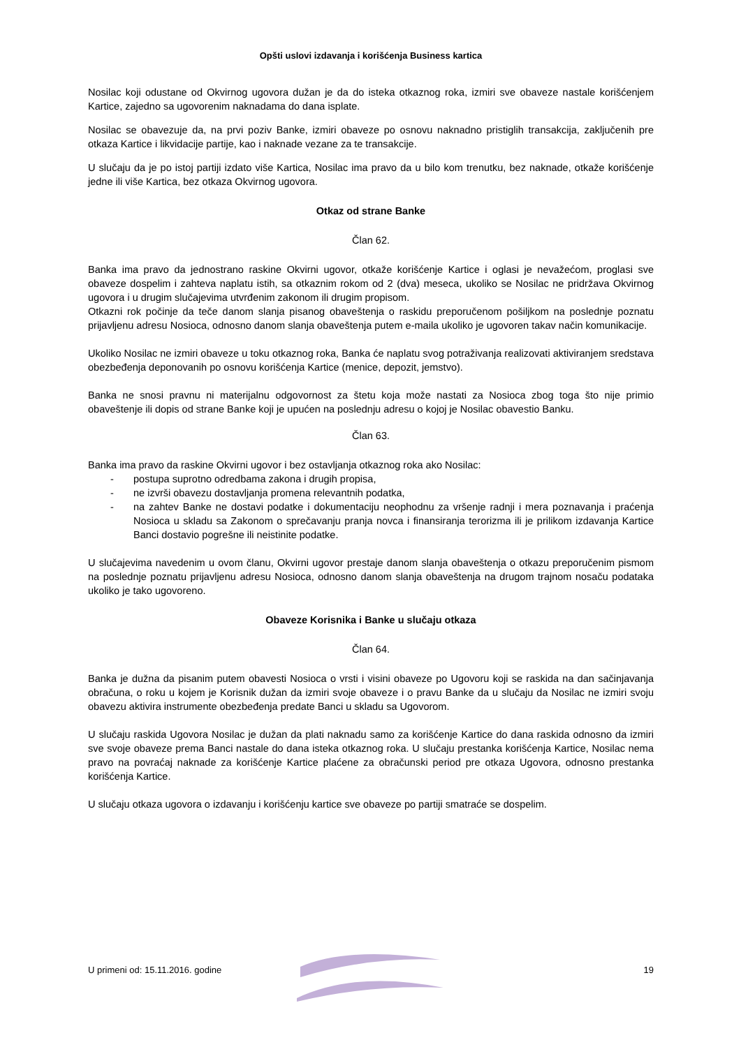Opšti uslovi izdavanja i korišćenja Business kartica
Nosilac koji odustane od Okvirnog ugovora dužan je da do isteka otkaznog roka, izmiri sve obaveze nastale korišćenjem Kartice, zajedno sa ugovorenim naknadama do dana isplate.
Nosilac se obavezuje da, na prvi poziv Banke, izmiri obaveze po osnovu naknadno pristiglih transakcija, zaključenih pre otkaza Kartice i likvidacije partije, kao i naknade vezane za te transakcije.
U slučaju da je po istoj partiji izdato više Kartica, Nosilac ima pravo da u bilo kom trenutku, bez naknade, otkaže korišćenje jedne ili više Kartica, bez otkaza Okvirnog ugovora.
Otkaz od strane Banke
Član 62.
Banka ima pravo da jednostrano raskine Okvirni ugovor, otkaže korišćenje Kartice i oglasi je nevažećom, proglasi sve obaveze dospelim i zahteva naplatu istih, sa otkaznim rokom od 2 (dva) meseca, ukoliko se Nosilac ne pridržava Okvirnog ugovora i u drugim slučajevima utvrđenim zakonom ili drugim propisom.
Otkazni rok počinje da teče danom slanja pisanog obaveštenja o raskidu preporučenom pošiljkom na poslednje poznatu prijavljenu adresu Nosioca, odnosno danom slanja obaveštenja putem e-maila ukoliko je ugovoren takav način komunikacije.
Ukoliko Nosilac ne izmiri obaveze u toku otkaznog roka, Banka će naplatu svog potraživanja realizovati aktiviranjem sredstava obezbeđenja deponovanih po osnovu korišćenja Kartice (menice, depozit, jemstvo).
Banka ne snosi pravnu ni materijalnu odgovornost za štetu koja može nastati za Nosioca zbog toga što nije primio obaveštenje ili dopis od strane Banke koji je upućen na poslednju adresu o kojoj je Nosilac obavestio Banku.
Član 63.
Banka ima pravo da raskine Okvirni ugovor i bez ostavljanja otkaznog roka ako Nosilac:
- postupa suprotno odredbama zakona i drugih propisa,
- ne izvrši obavezu dostavljanja promena relevantnih podatka,
- na zahtev Banke ne dostavi podatke i dokumentaciju neophodnu za vršenje radnji i mera poznavanja i praćenja Nosioca u skladu sa Zakonom o sprečavanju pranja novca i finansiranja terorizma ili je prilikom izdavanja Kartice Banci dostavio pogrešne ili neistinite podatke.
U slučajevima navedenim u ovom članu, Okvirni ugovor prestaje danom slanja obaveštenja o otkazu preporučenim pismom na poslednje poznatu prijavljenu adresu Nosioca, odnosno danom slanja obaveštenja na drugom trajnom nosaču podataka ukoliko je tako ugovoreno.
Obaveze Korisnika i Banke u slučaju otkaza
Član 64.
Banka je dužna da pisanim putem obavesti Nosioca o vrsti i visini obaveze po Ugovoru koji se raskida na dan sačinjavanja obračuna, o roku u kojem je Korisnik dužan da izmiri svoje obaveze i o pravu Banke da u slučaju da Nosilac ne izmiri svoju obavezu aktivira instrumente obezbeđenja predate Banci u skladu sa Ugovorom.
U slučaju raskida Ugovora Nosilac je dužan da plati naknadu samo za korišćenje Kartice do dana raskida odnosno da izmiri sve svoje obaveze prema Banci nastale do dana isteka otkaznog roka. U slučaju prestanka korišćenja Kartice, Nosilac nema pravo na povraćaj naknade za korišćenje Kartice plaćene za obračunski period pre otkaza Ugovora, odnosno prestanka korišćenja Kartice.
U slučaju otkaza ugovora o izdavanju i korišćenju kartice sve obaveze po partiji smatraće se dospelim.
U primeni od: 15.11.2016. godine 19